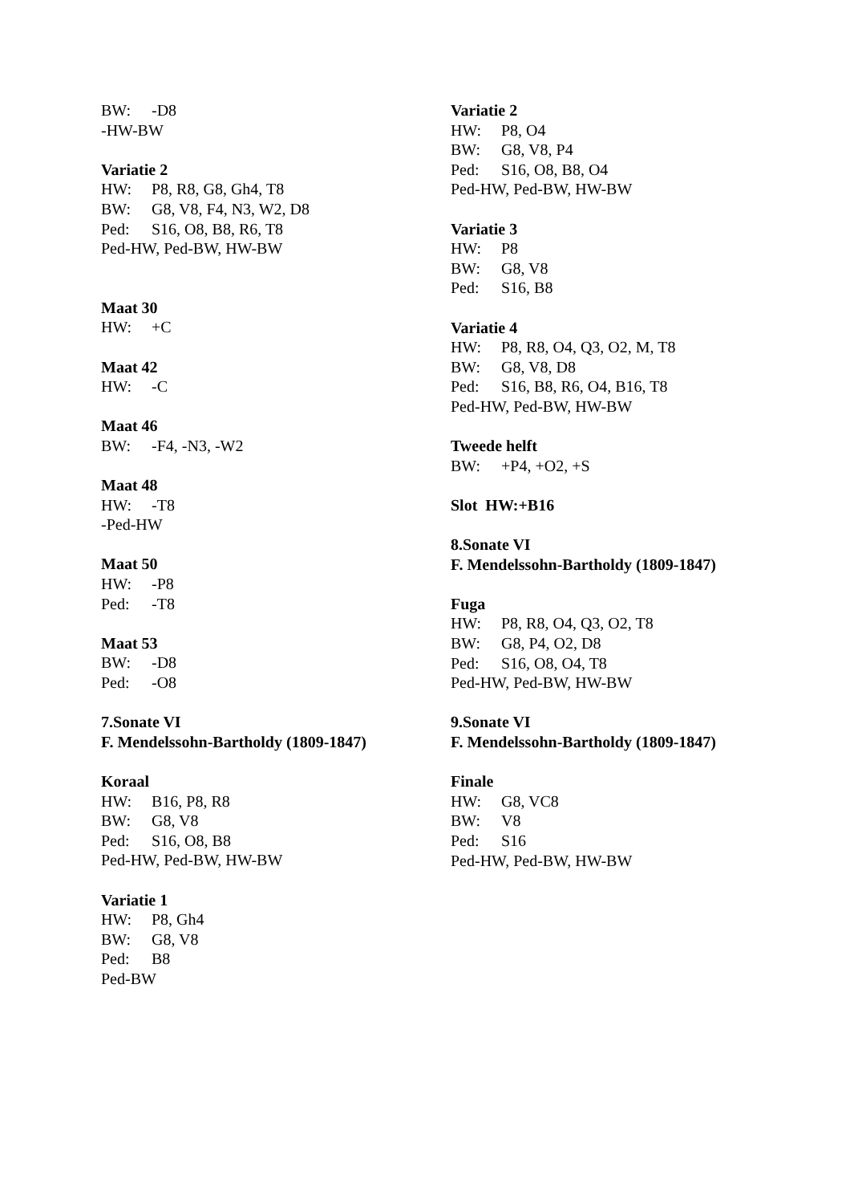BW: -D8
-HW-BW
Variatie 2
HW: P8, R8, G8, Gh4, T8
BW: G8, V8, F4, N3, W2, D8
Ped: S16, O8, B8, R6, T8
Ped-HW, Ped-BW, HW-BW
Maat 30
HW: +C
Maat 42
HW: -C
Maat 46
BW: -F4, -N3, -W2
Maat 48
HW: -T8
-Ped-HW
Maat 50
HW: -P8
Ped: -T8
Maat 53
BW: -D8
Ped: -O8
7.Sonate VI
F. Mendelssohn-Bartholdy (1809-1847)
Koraal
HW: B16, P8, R8
BW: G8, V8
Ped: S16, O8, B8
Ped-HW, Ped-BW, HW-BW
Variatie 1
HW: P8, Gh4
BW: G8, V8
Ped: B8
Ped-BW
Variatie 2
HW: P8, O4
BW: G8, V8, P4
Ped: S16, O8, B8, O4
Ped-HW, Ped-BW, HW-BW
Variatie 3
HW: P8
BW: G8, V8
Ped: S16, B8
Variatie 4
HW: P8, R8, O4, Q3, O2, M, T8
BW: G8, V8, D8
Ped: S16, B8, R6, O4, B16, T8
Ped-HW, Ped-BW, HW-BW
Tweede helft
BW: +P4, +O2, +S
Slot HW:+B16
8.Sonate VI
F. Mendelssohn-Bartholdy (1809-1847)
Fuga
HW: P8, R8, O4, Q3, O2, T8
BW: G8, P4, O2, D8
Ped: S16, O8, O4, T8
Ped-HW, Ped-BW, HW-BW
9.Sonate VI
F. Mendelssohn-Bartholdy (1809-1847)
Finale
HW: G8, VC8
BW: V8
Ped: S16
Ped-HW, Ped-BW, HW-BW